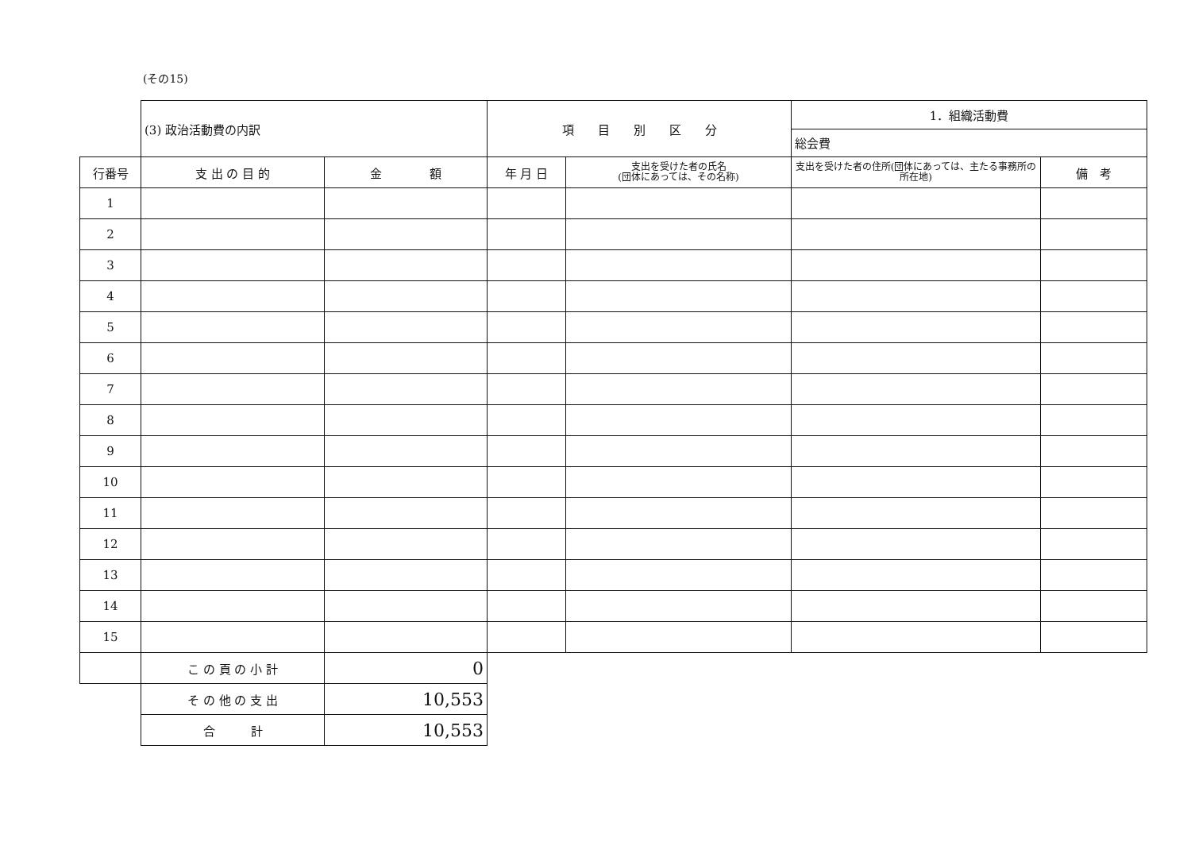(その15)
| | (3) 政治活動費の内訳 | | 項 目 別 区 分 | | 1．組織活動費 | |
| | | | | | 総会費 | |
| 行番号 | 支 出 の 目 的 | 金 額 | 年 月 日 | 支出を受けた者の氏名 (団体にあっては、その名称) | 支出を受けた者の住所(団体にあっては、主たる事務所の所在地) | 備 考 |
| 1 | | | | | | |
| 2 | | | | | | |
| 3 | | | | | | |
| 4 | | | | | | |
| 5 | | | | | | |
| 6 | | | | | | |
| 7 | | | | | | |
| 8 | | | | | | |
| 9 | | | | | | |
| 10 | | | | | | |
| 11 | | | | | | |
| 12 | | | | | | |
| 13 | | | | | | |
| 14 | | | | | | |
| 15 | | | | | | |
| | こ の 頁 の 小 計 | 0 | | | | |
| | そ の 他 の 支 出 | 10,553 | | | | |
| | 合 計 | 10,553 | | | | |